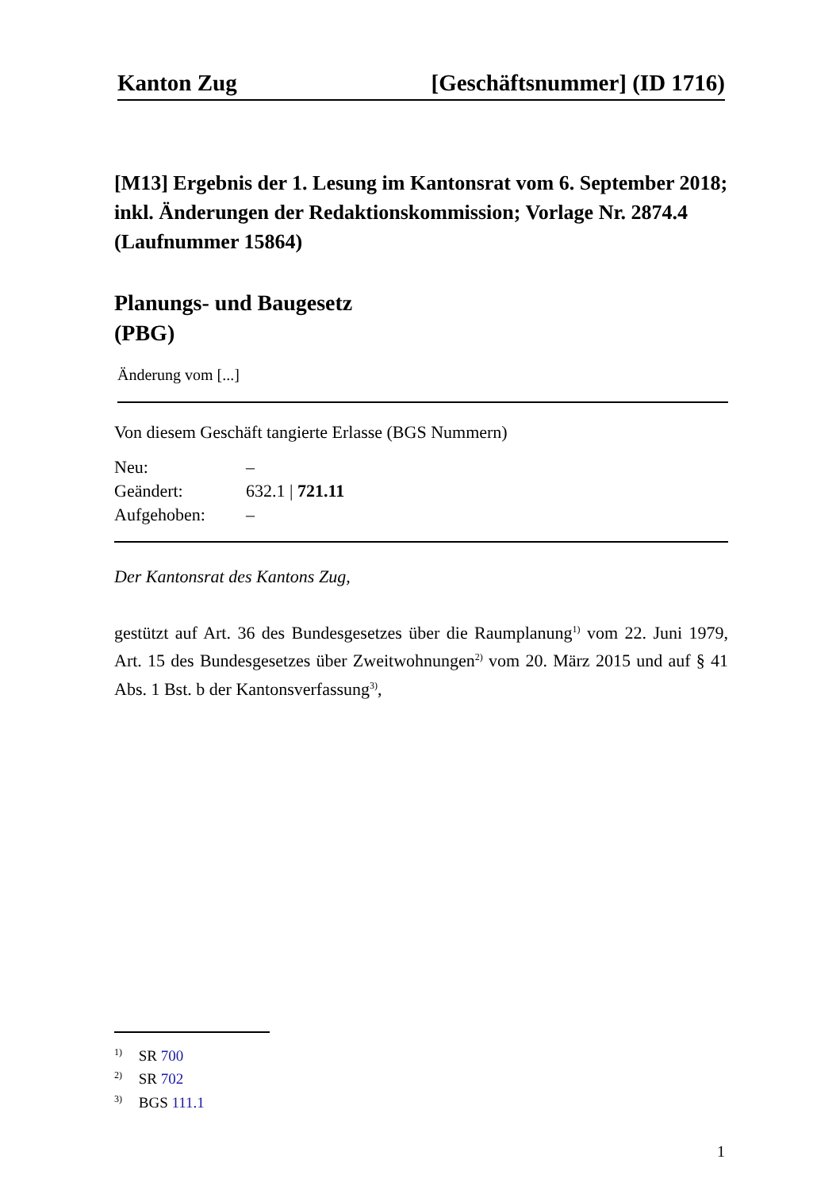Kanton Zug [Geschäftsnummer] (ID 1716)
[M13] Ergebnis der 1. Lesung im Kantonsrat vom 6. September 2018; inkl. Änderungen der Redaktionskommission; Vorlage Nr. 2874.4 (Laufnummer 15864)
Planungs- und Baugesetz
(PBG)
Änderung vom [...]
Von diesem Geschäft tangierte Erlasse (BGS Nummern)
Neu: – Geändert: 632.1 | 721.11 Aufgehoben: –
Der Kantonsrat des Kantons Zug,
gestützt auf Art. 36 des Bundesgesetzes über die Raumplanung<sup>1)</sup> vom 22. Juni 1979, Art. 15 des Bundesgesetzes über Zweitwohnungen<sup>2)</sup> vom 20. März 2015 und auf § 41 Abs. 1 Bst. b der Kantonsverfassung<sup>3)</sup>,
<sup>1)</sup> SR 700
<sup>2)</sup> SR 702
<sup>3)</sup> BGS 111.1
1